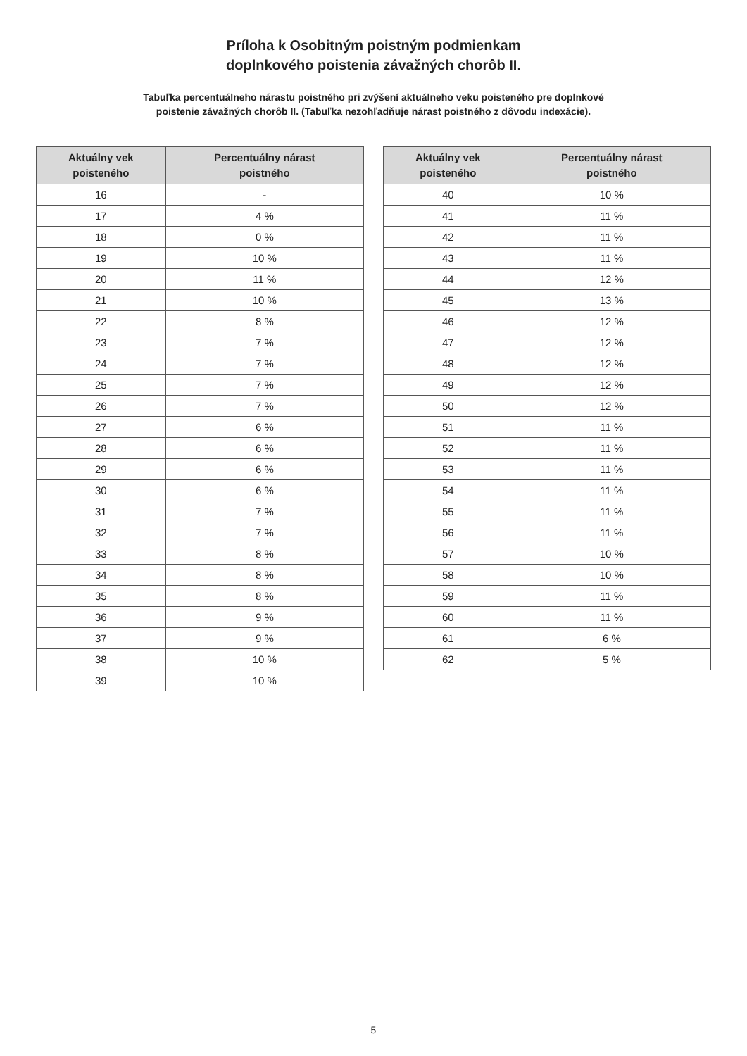Príloha k Osobitným poistným podmienkam
doplnkového poistenia závažných chorôb II.
Tabuľka percentuálneho nárastu poistného pri zvýšení aktuálneho veku poisteného pre doplnkové
poistenie závažných chorôb II. (Tabuľka nezohľadňuje nárast poistného z dôvodu indexácie).
| Aktuálny vek poisteného | Percentuálny nárast poistného |
| --- | --- |
| 16 | - |
| 17 | 4 % |
| 18 | 0 % |
| 19 | 10 % |
| 20 | 11 % |
| 21 | 10 % |
| 22 | 8 % |
| 23 | 7 % |
| 24 | 7 % |
| 25 | 7 % |
| 26 | 7 % |
| 27 | 6 % |
| 28 | 6 % |
| 29 | 6 % |
| 30 | 6 % |
| 31 | 7 % |
| 32 | 7 % |
| 33 | 8 % |
| 34 | 8 % |
| 35 | 8 % |
| 36 | 9 % |
| 37 | 9 % |
| 38 | 10 % |
| 39 | 10 % |
| Aktuálny vek poisteného | Percentuálny nárast poistného |
| --- | --- |
| 40 | 10 % |
| 41 | 11 % |
| 42 | 11 % |
| 43 | 11 % |
| 44 | 12 % |
| 45 | 13 % |
| 46 | 12 % |
| 47 | 12 % |
| 48 | 12 % |
| 49 | 12 % |
| 50 | 12 % |
| 51 | 11 % |
| 52 | 11 % |
| 53 | 11 % |
| 54 | 11 % |
| 55 | 11 % |
| 56 | 11 % |
| 57 | 10 % |
| 58 | 10 % |
| 59 | 11 % |
| 60 | 11 % |
| 61 | 6 % |
| 62 | 5 % |
5